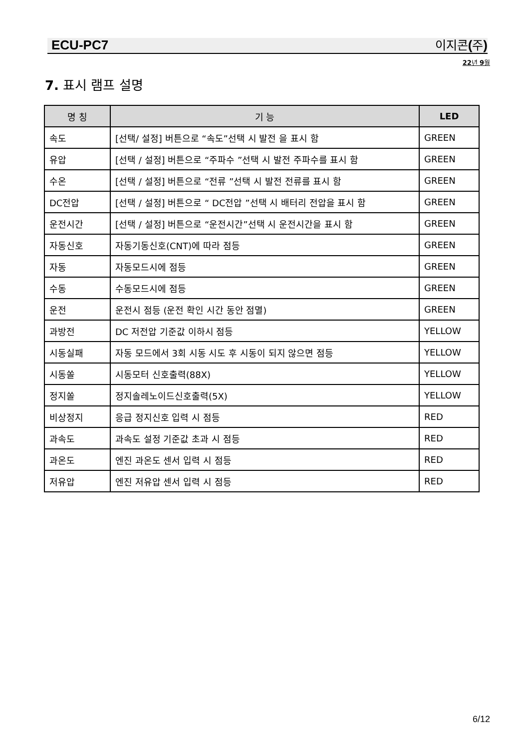ECU-PC7 이지콘 (주)
22년 9월
7. 표시 램프 설명
| 명 칭 | 기 능 | LED |
| --- | --- | --- |
| 속도 | [선택/ 설정] 버튼으로 “속도”선택 시 발전 을 표시 함 | GREEN |
| 유압 | [선택 / 설정] 버튼으로 “주파수 ”선택 시 발전 주파수를 표시 함 | GREEN |
| 수온 | [선택 / 설정] 버튼으로 “전류 ”선택 시 발전 전류를 표시 함 | GREEN |
| DC전압 | [선택 / 설정] 버튼으로 “ DC전압 ”선택 시 배터리 전압을 표시 함 | GREEN |
| 운전시간 | [선택 / 설정] 버튼으로 “운전시간”선택 시 운전시간을 표시 함 | GREEN |
| 자동신호 | 자동기동신호(CNT)에 따라 점등 | GREEN |
| 자동 | 자동모드시에 점등 | GREEN |
| 수동 | 수동모드시에 점등 | GREEN |
| 운전 | 운전시 점등 (운전 확인 시간 동안 점멸) | GREEN |
| 과방전 | DC 저전압 기준값 이하시 점등 | YELLOW |
| 시동실패 | 자동 모드에서 3회 시동 시도 후 시동이 되지 않으면 점등 | YELLOW |
| 시동쏠 | 시동모터 신호출력(88X) | YELLOW |
| 정지쏠 | 정지솔레노이드신호출력(5X) | YELLOW |
| 비상정지 | 응급 정지신호 입력 시 점등 | RED |
| 과속도 | 과속도 설정 기준값 초과 시 점등 | RED |
| 과온도 | 엔진 과온도 센서 입력 시 점등 | RED |
| 저유압 | 엔진 저유압 센서 입력 시 점등 | RED |
6/12